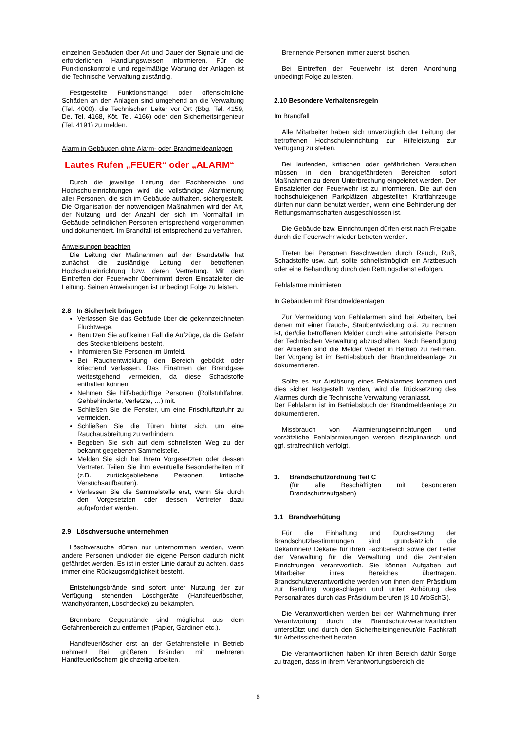einzelnen Gebäuden über Art und Dauer der Signale und die erforderlichen Handlungsweisen informieren. Für die Funktionskontrolle und regelmäßige Wartung der Anlagen ist die Technische Verwaltung zuständig.
Festgestellte Funktionsmängel oder offensichtliche Schäden an den Anlagen sind umgehend an die Verwaltung (Tel. 4000), die Technischen Leiter vor Ort (Bbg. Tel. 4159, De. Tel. 4168, Köt. Tel. 4166) oder den Sicherheitsingenieur (Tel. 4191) zu melden.
Alarm in Gebäuden ohne Alarm- oder Brandmeldeanlagen
Lautes Rufen „FEUER“ oder „ALARM“
Durch die jeweilige Leitung der Fachbereiche und Hochschuleinrichtungen wird die vollständige Alarmierung aller Personen, die sich im Gebäude aufhalten, sichergestellt. Die Organisation der notwendigen Maßnahmen wird der Art, der Nutzung und der Anzahl der sich im Normalfall im Gebäude befindlichen Personen entsprechend vorgenommen und dokumentiert. Im Brandfall ist entsprechend zu verfahren.
Anweisungen beachten
Die Leitung der Maßnahmen auf der Brandstelle hat zunächst die zuständige Leitung der betroffenen Hochschuleinrichtung bzw. deren Vertretung. Mit dem Eintreffen der Feuerwehr übernimmt deren Einsatzleiter die Leitung. Seinen Anweisungen ist unbedingt Folge zu leisten.
2.8 In Sicherheit bringen
Verlassen Sie das Gebäude über die gekennzeichneten Fluchtwege.
Benutzen Sie auf keinen Fall die Aufzüge, da die Gefahr des Steckenbleibens besteht.
Informieren Sie Personen im Umfeld.
Bei Rauchentwicklung den Bereich gebückt oder kriechend verlassen. Das Einatmen der Brandgase weitestgehend vermeiden, da diese Schadstoffe enthalten können.
Nehmen Sie hilfsbedürftige Personen (Rollstuhlfahrer, Gehbehinderte, Verletzte, …) mit.
Schließen Sie die Fenster, um eine Frischluftzufuhr zu vermeiden.
Schließen Sie die Türen hinter sich, um eine Rauchausbreitung zu verhindern.
Begeben Sie sich auf dem schnellsten Weg zu der bekannt gegebenen Sammelstelle.
Melden Sie sich bei Ihrem Vorgesetzten oder dessen Vertreter. Teilen Sie ihm eventuelle Besonderheiten mit (z.B. zurückgebliebene Personen, kritische Versuchsaufbauten).
Verlassen Sie die Sammelstelle erst, wenn Sie durch den Vorgesetzten oder dessen Vertreter dazu aufgefordert werden.
2.9 Löschversuche unternehmen
Löschversuche dürfen nur unternommen werden, wenn andere Personen und/oder die eigene Person dadurch nicht gefährdet werden. Es ist in erster Linie darauf zu achten, dass immer eine Rückzugsmöglichkeit besteht.
Entstehungsbrände sind sofort unter Nutzung der zur Verfügung stehenden Löschgeräte (Handfeuerlöscher, Wandhydranten, Löschdecke) zu bekämpfen.
Brennbare Gegenstände sind möglichst aus dem Gefahrenbereich zu entfernen (Papier, Gardinen etc.).
Handfeuerlöscher erst an der Gefahrenstelle in Betrieb nehmen! Bei größeren Bränden mit mehreren Handfeuerlöschern gleichzeitig arbeiten.
Brennende Personen immer zuerst löschen.
Bei Eintreffen der Feuerwehr ist deren Anordnung unbedingt Folge zu leisten.
2.10 Besondere Verhaltensregeln
Im Brandfall
Alle Mitarbeiter haben sich unverzüglich der Leitung der betroffenen Hochschuleinrichtung zur Hilfeleistung zur Verfügung zu stellen.
Bei laufenden, kritischen oder gefährlichen Versuchen müssen in den brandgefährdeten Bereichen sofort Maßnahmen zu deren Unterbrechung eingeleitet werden. Der Einsatzleiter der Feuerwehr ist zu informieren. Die auf den hochschuleigenen Parkplätzen abgestellten Kraftfahrzeuge dürfen nur dann benutzt werden, wenn eine Behinderung der Rettungsmannschaften ausgeschlossen ist.
Die Gebäude bzw. Einrichtungen dürfen erst nach Freigabe durch die Feuerwehr wieder betreten werden.
Treten bei Personen Beschwerden durch Rauch, Ruß, Schadstoffe usw. auf, sollte schnellstmöglich ein Arztbesuch oder eine Behandlung durch den Rettungsdienst erfolgen.
Fehlalarme minimieren
In Gebäuden mit Brandmeldeanlagen :
Zur Vermeidung von Fehlalarmen sind bei Arbeiten, bei denen mit einer Rauch-, Staubentwicklung o.ä. zu rechnen ist, der/die betroffenen Melder durch eine autorisierte Person der Technischen Verwaltung abzuschalten. Nach Beendigung der Arbeiten sind die Melder wieder in Betrieb zu nehmen. Der Vorgang ist im Betriebsbuch der Brandmeldeanlage zu dokumentieren.
Sollte es zur Auslösung eines Fehlalarmes kommen und dies sicher festgestellt werden, wird die Rücksetzung des Alarmes durch die Technische Verwaltung veranlasst.
Der Fehlalarm ist im Betriebsbuch der Brandmeldeanlage zu dokumentieren.
Missbrauch von Alarmierungseinrichtungen und vorsätzliche Fehlalarmierungen werden disziplinarisch und ggf. strafrechtlich verfolgt.
3. Brandschutzordnung Teil C
(für alle Beschäftigten mit besonderen Brandschutzaufgaben)
3.1 Brandverhütung
Für die Einhaltung und Durchsetzung der Brandschutzbestimmungen sind grundsätzlich die Dekaninnen/ Dekane für ihren Fachbereich sowie der Leiter der Verwaltung für die Verwaltung und die zentralen Einrichtungen verantwortlich. Sie können Aufgaben auf Mitarbeiter ihres Bereiches übertragen. Brandschutzverantwortliche werden von ihnen dem Präsidium zur Berufung vorgeschlagen und unter Anhörung des Personalrates durch das Präsidium berufen (§ 10 ArbSchG).
Die Verantwortlichen werden bei der Wahrnehmung ihrer Verantwortung durch die Brandschutzverantwortlichen unterstützt und durch den Sicherheitsingenieur/die Fachkraft für Arbeitssicherheit beraten.
Die Verantwortlichen haben für ihren Bereich dafür Sorge zu tragen, dass in ihrem Verantwortungsbereich die
6